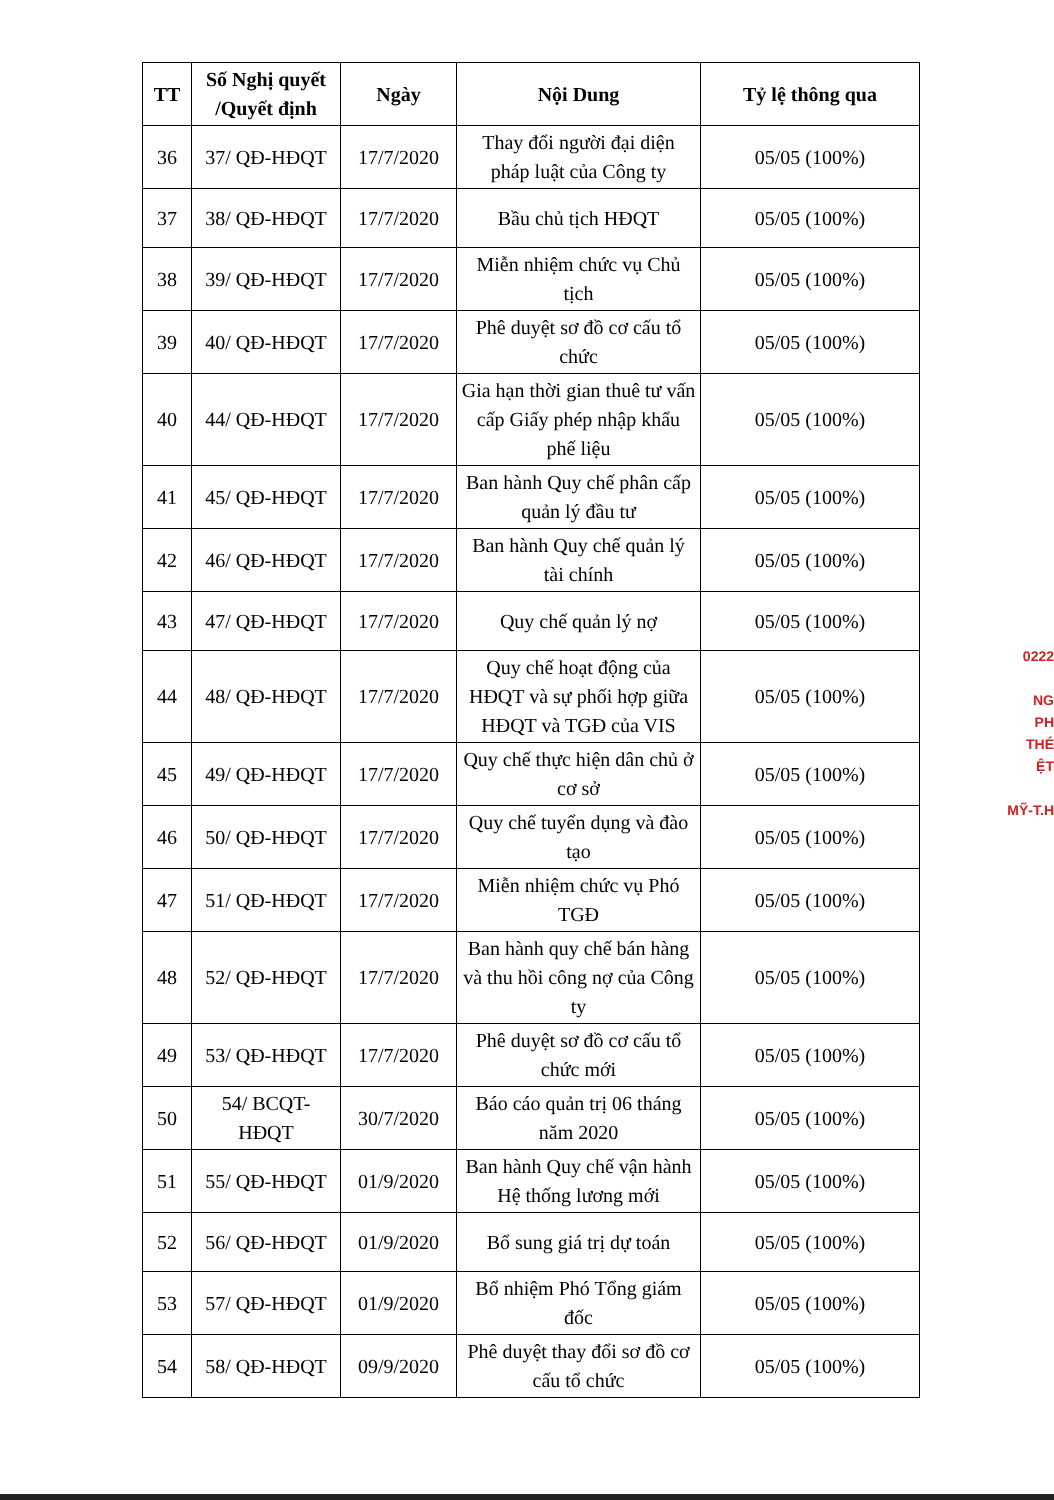| TT | Số Nghị quyết /Quyết định | Ngày | Nội Dung | Tỷ lệ thông qua |
| --- | --- | --- | --- | --- |
| 36 | 37/ QĐ-HĐQT | 17/7/2020 | Thay đổi người đại diện pháp luật của Công ty | 05/05 (100%) |
| 37 | 38/ QĐ-HĐQT | 17/7/2020 | Bầu chủ tịch HĐQT | 05/05 (100%) |
| 38 | 39/ QĐ-HĐQT | 17/7/2020 | Miễn nhiệm chức vụ Chủ tịch | 05/05 (100%) |
| 39 | 40/ QĐ-HĐQT | 17/7/2020 | Phê duyệt sơ đồ cơ cấu tổ chức | 05/05 (100%) |
| 40 | 44/ QĐ-HĐQT | 17/7/2020 | Gia hạn thời gian thuê tư vấn cấp Giấy phép nhập khẩu phế liệu | 05/05 (100%) |
| 41 | 45/ QĐ-HĐQT | 17/7/2020 | Ban hành Quy chế phân cấp quản lý đầu tư | 05/05 (100%) |
| 42 | 46/ QĐ-HĐQT | 17/7/2020 | Ban hành Quy chế quản lý tài chính | 05/05 (100%) |
| 43 | 47/ QĐ-HĐQT | 17/7/2020 | Quy chế quản lý nợ | 05/05 (100%) |
| 44 | 48/ QĐ-HĐQT | 17/7/2020 | Quy chế hoạt động của HĐQT và sự phối hợp giữa HĐQT và TGĐ của VIS | 05/05 (100%) |
| 45 | 49/ QĐ-HĐQT | 17/7/2020 | Quy chế thực hiện dân chủ ở cơ sở | 05/05 (100%) |
| 46 | 50/ QĐ-HĐQT | 17/7/2020 | Quy chế tuyển dụng và đào tạo | 05/05 (100%) |
| 47 | 51/ QĐ-HĐQT | 17/7/2020 | Miễn nhiệm chức vụ Phó TGĐ | 05/05 (100%) |
| 48 | 52/ QĐ-HĐQT | 17/7/2020 | Ban hành quy chế bán hàng và thu hồi công nợ của Công ty | 05/05 (100%) |
| 49 | 53/ QĐ-HĐQT | 17/7/2020 | Phê duyệt sơ đồ cơ cấu tổ chức mới | 05/05 (100%) |
| 50 | 54/ BCQT-HĐQT | 30/7/2020 | Báo cáo quản trị 06 tháng năm 2020 | 05/05 (100%) |
| 51 | 55/ QĐ-HĐQT | 01/9/2020 | Ban hành Quy chế vận hành Hệ thống lương mới | 05/05 (100%) |
| 52 | 56/ QĐ-HĐQT | 01/9/2020 | Bổ sung giá trị dự toán | 05/05 (100%) |
| 53 | 57/ QĐ-HĐQT | 01/9/2020 | Bổ nhiệm Phó Tổng giám đốc | 05/05 (100%) |
| 54 | 58/ QĐ-HĐQT | 09/9/2020 | Phê duyệt thay đổi sơ đồ cơ cấu tổ chức | 05/05 (100%) |
0222
NG
PH
THÉ
ỆT
MỸ-T.H